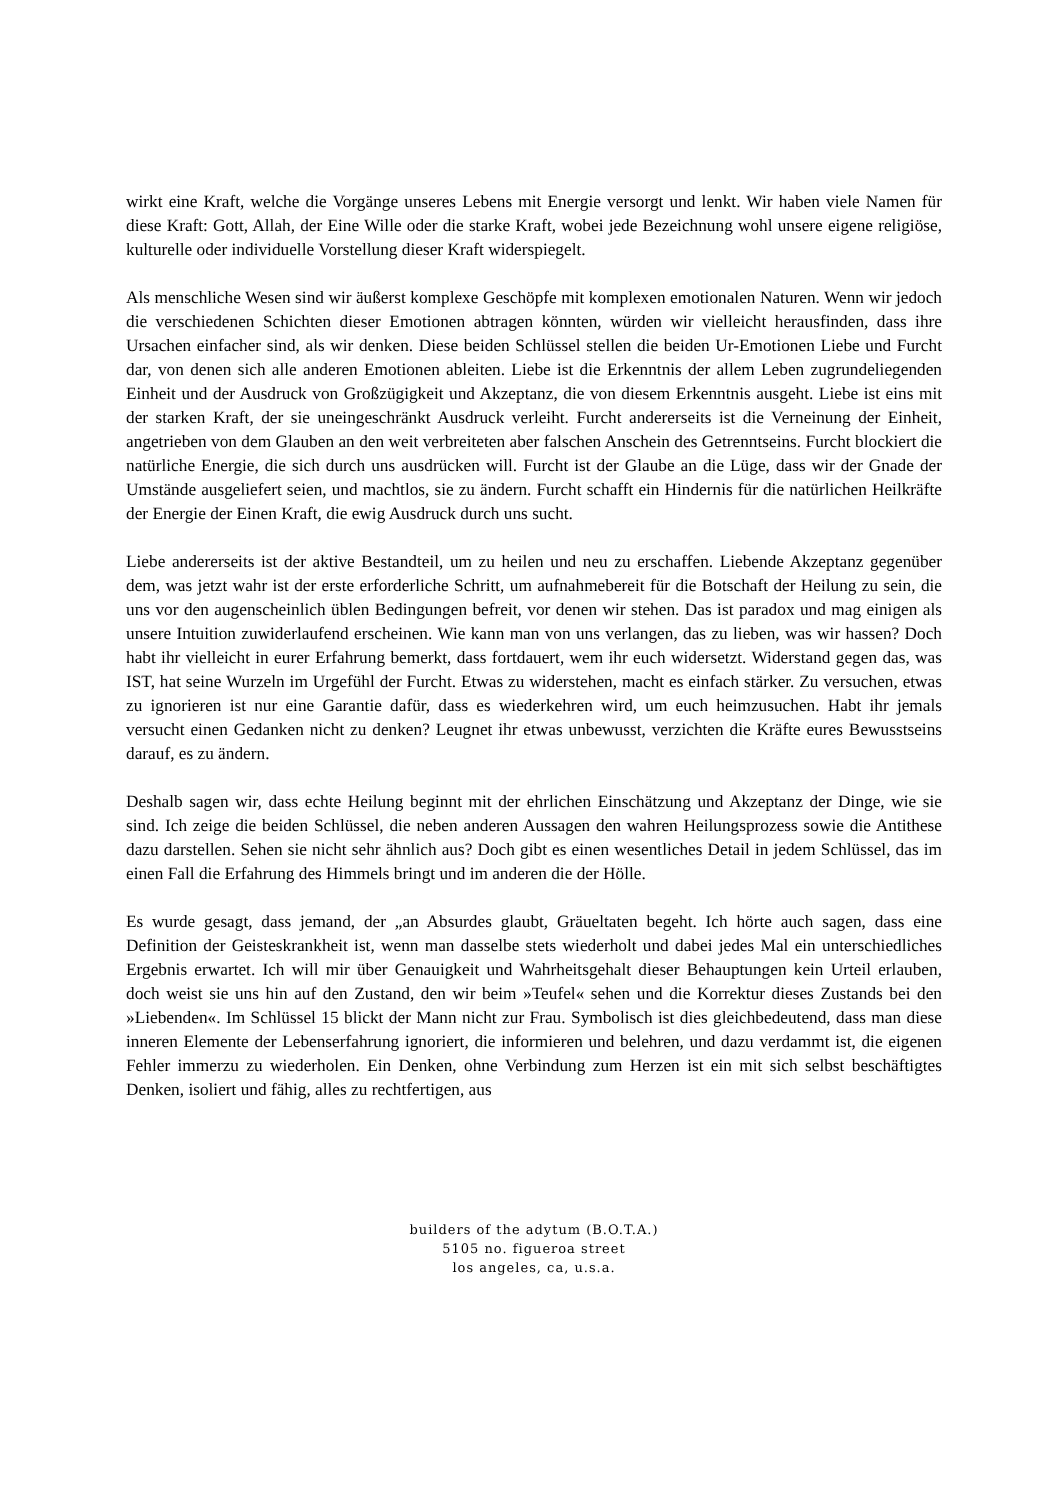wirkt eine Kraft, welche die Vorgänge unseres Lebens mit Energie versorgt und lenkt. Wir haben viele Namen für diese Kraft: Gott, Allah, der Eine Wille oder die starke Kraft, wobei jede Bezeichnung wohl unsere eigene religiöse, kulturelle oder individuelle Vorstellung dieser Kraft widerspiegelt.
Als menschliche Wesen sind wir äußerst komplexe Geschöpfe mit komplexen emotionalen Naturen. Wenn wir jedoch die verschiedenen Schichten dieser Emotionen abtragen könnten, würden wir vielleicht herausfinden, dass ihre Ursachen einfacher sind, als wir denken. Diese beiden Schlüssel stellen die beiden Ur-Emotionen Liebe und Furcht dar, von denen sich alle anderen Emotionen ableiten. Liebe ist die Erkenntnis der allem Leben zugrundeliegenden Einheit und der Ausdruck von Großzügigkeit und Akzeptanz, die von diesem Erkenntnis ausgeht. Liebe ist eins mit der starken Kraft, der sie uneingeschränkt Ausdruck verleiht. Furcht andererseits ist die Verneinung der Einheit, angetrieben von dem Glauben an den weit verbreiteten aber falschen Anschein des Getrenntseins. Furcht blockiert die natürliche Energie, die sich durch uns ausdrücken will. Furcht ist der Glaube an die Lüge, dass wir der Gnade der Umstände ausgeliefert seien, und machtlos, sie zu ändern. Furcht schafft ein Hindernis für die natürlichen Heilkräfte der Energie der Einen Kraft, die ewig Ausdruck durch uns sucht.
Liebe andererseits ist der aktive Bestandteil, um zu heilen und neu zu erschaffen. Liebende Akzeptanz gegenüber dem, was jetzt wahr ist der erste erforderliche Schritt, um aufnahmebereit für die Botschaft der Heilung zu sein, die uns vor den augenscheinlich üblen Bedingungen befreit, vor denen wir stehen. Das ist paradox und mag einigen als unsere Intuition zuwiderlaufend erscheinen. Wie kann man von uns verlangen, das zu lieben, was wir hassen? Doch habt ihr vielleicht in eurer Erfahrung bemerkt, dass fortdauert, wem ihr euch widersetzt. Widerstand gegen das, was IST, hat seine Wurzeln im Urgefühl der Furcht. Etwas zu widerstehen, macht es einfach stärker. Zu versuchen, etwas zu ignorieren ist nur eine Garantie dafür, dass es wiederkehren wird, um euch heimzusuchen. Habt ihr jemals versucht einen Gedanken nicht zu denken? Leugnet ihr etwas unbewusst, verzichten die Kräfte eures Bewusstseins darauf, es zu ändern.
Deshalb sagen wir, dass echte Heilung beginnt mit der ehrlichen Einschätzung und Akzeptanz der Dinge, wie sie sind. Ich zeige die beiden Schlüssel, die neben anderen Aussagen den wahren Heilungsprozess sowie die Antithese dazu darstellen. Sehen sie nicht sehr ähnlich aus? Doch gibt es einen wesentliches Detail in jedem Schlüssel, das im einen Fall die Erfahrung des Himmels bringt und im anderen die der Hölle.
Es wurde gesagt, dass jemand, der „an Absurdes glaubt, Gräueltaten begeht. Ich hörte auch sagen, dass eine Definition der Geisteskrankheit ist, wenn man dasselbe stets wiederholt und dabei jedes Mal ein unterschiedliches Ergebnis erwartet. Ich will mir über Genauigkeit und Wahrheitsgehalt dieser Behauptungen kein Urteil erlauben, doch weist sie uns hin auf den Zustand, den wir beim »Teufel« sehen und die Korrektur dieses Zustands bei den »Liebenden«. Im Schlüssel 15 blickt der Mann nicht zur Frau. Symbolisch ist dies gleichbedeutend, dass man diese inneren Elemente der Lebenserfahrung ignoriert, die informieren und belehren, und dazu verdammt ist, die eigenen Fehler immerzu zu wiederholen. Ein Denken, ohne Verbindung zum Herzen ist ein mit sich selbst beschäftigtes Denken, isoliert und fähig, alles zu rechtfertigen, aus
builders of the adytum (B.O.T.A.)
5105 no. figueroa street
los angeles, ca, u.s.a.